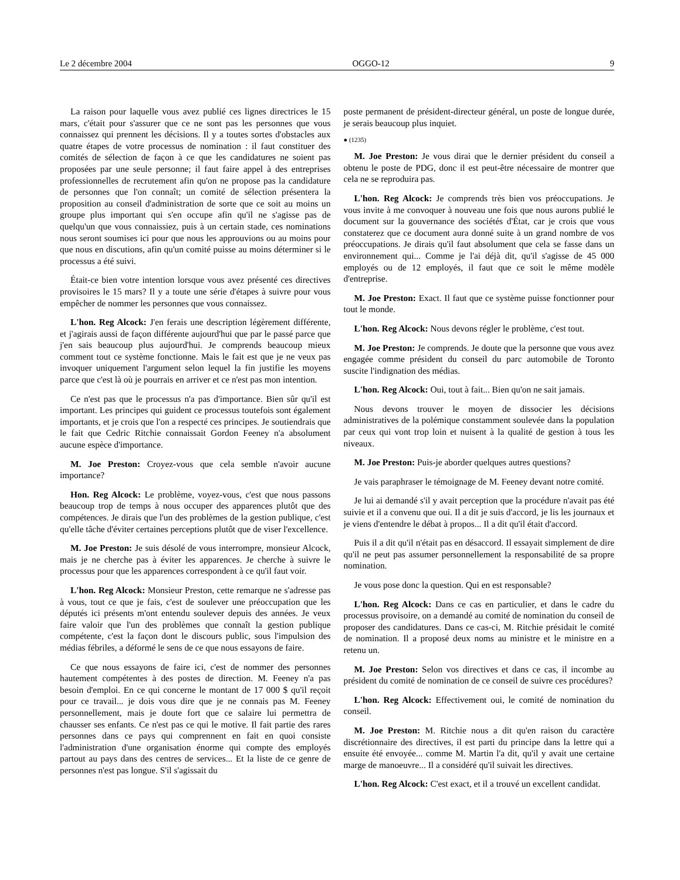Le 2 décembre 2004 OGGO-12 9
La raison pour laquelle vous avez publié ces lignes directrices le 15 mars, c'était pour s'assurer que ce ne sont pas les personnes que vous connaissez qui prennent les décisions. Il y a toutes sortes d'obstacles aux quatre étapes de votre processus de nomination : il faut constituer des comités de sélection de façon à ce que les candidatures ne soient pas proposées par une seule personne; il faut faire appel à des entreprises professionnelles de recrutement afin qu'on ne propose pas la candidature de personnes que l'on connaît; un comité de sélection présentera la proposition au conseil d'administration de sorte que ce soit au moins un groupe plus important qui s'en occupe afin qu'il ne s'agisse pas de quelqu'un que vous connaissiez, puis à un certain stade, ces nominations nous seront soumises ici pour que nous les approuvions ou au moins pour que nous en discutions, afin qu'un comité puisse au moins déterminer si le processus a été suivi.
Était-ce bien votre intention lorsque vous avez présenté ces directives provisoires le 15 mars? Il y a toute une série d'étapes à suivre pour vous empêcher de nommer les personnes que vous connaissez.
L'hon. Reg Alcock: J'en ferais une description légèrement différente, et j'agirais aussi de façon différente aujourd'hui que par le passé parce que j'en sais beaucoup plus aujourd'hui. Je comprends beaucoup mieux comment tout ce système fonctionne. Mais le fait est que je ne veux pas invoquer uniquement l'argument selon lequel la fin justifie les moyens parce que c'est là où je pourrais en arriver et ce n'est pas mon intention.
Ce n'est pas que le processus n'a pas d'importance. Bien sûr qu'il est important. Les principes qui guident ce processus toutefois sont également importants, et je crois que l'on a respecté ces principes. Je soutiendrais que le fait que Cedric Ritchie connaissait Gordon Feeney n'a absolument aucune espèce d'importance.
M. Joe Preston: Croyez-vous que cela semble n'avoir aucune importance?
Hon. Reg Alcock: Le problème, voyez-vous, c'est que nous passons beaucoup trop de temps à nous occuper des apparences plutôt que des compétences. Je dirais que l'un des problèmes de la gestion publique, c'est qu'elle tâche d'éviter certaines perceptions plutôt que de viser l'excellence.
M. Joe Preston: Je suis désolé de vous interrompre, monsieur Alcock, mais je ne cherche pas à éviter les apparences. Je cherche à suivre le processus pour que les apparences correspondent à ce qu'il faut voir.
L'hon. Reg Alcock: Monsieur Preston, cette remarque ne s'adresse pas à vous, tout ce que je fais, c'est de soulever une préoccupation que les députés ici présents m'ont entendu soulever depuis des années. Je veux faire valoir que l'un des problèmes que connaît la gestion publique compétente, c'est la façon dont le discours public, sous l'impulsion des médias fébriles, a déformé le sens de ce que nous essayons de faire.
Ce que nous essayons de faire ici, c'est de nommer des personnes hautement compétentes à des postes de direction. M. Feeney n'a pas besoin d'emploi. En ce qui concerne le montant de 17 000 $ qu'il reçoit pour ce travail... je dois vous dire que je ne connais pas M. Feeney personnellement, mais je doute fort que ce salaire lui permettra de chausser ses enfants. Ce n'est pas ce qui le motive. Il fait partie des rares personnes dans ce pays qui comprennent en fait en quoi consiste l'administration d'une organisation énorme qui compte des employés partout au pays dans des centres de services... Et la liste de ce genre de personnes n'est pas longue. S'il s'agissait du
poste permanent de président-directeur général, un poste de longue durée, je serais beaucoup plus inquiet.
● (1235)
M. Joe Preston: Je vous dirai que le dernier président du conseil a obtenu le poste de PDG, donc il est peut-être nécessaire de montrer que cela ne se reproduira pas.
L'hon. Reg Alcock: Je comprends très bien vos préoccupations. Je vous invite à me convoquer à nouveau une fois que nous aurons publié le document sur la gouvernance des sociétés d'État, car je crois que vous constaterez que ce document aura donné suite à un grand nombre de vos préoccupations. Je dirais qu'il faut absolument que cela se fasse dans un environnement qui... Comme je l'ai déjà dit, qu'il s'agisse de 45 000 employés ou de 12 employés, il faut que ce soit le même modèle d'entreprise.
M. Joe Preston: Exact. Il faut que ce système puisse fonctionner pour tout le monde.
L'hon. Reg Alcock: Nous devons régler le problème, c'est tout.
M. Joe Preston: Je comprends. Je doute que la personne que vous avez engagée comme président du conseil du parc automobile de Toronto suscite l'indignation des médias.
L'hon. Reg Alcock: Oui, tout à fait... Bien qu'on ne sait jamais.
Nous devons trouver le moyen de dissocier les décisions administratives de la polémique constamment soulevée dans la population par ceux qui vont trop loin et nuisent à la qualité de gestion à tous les niveaux.
M. Joe Preston: Puis-je aborder quelques autres questions?
Je vais paraphraser le témoignage de M. Feeney devant notre comité.
Je lui ai demandé s'il y avait perception que la procédure n'avait pas été suivie et il a convenu que oui. Il a dit je suis d'accord, je lis les journaux et je viens d'entendre le débat à propos... Il a dit qu'il était d'accord.
Puis il a dit qu'il n'était pas en désaccord. Il essayait simplement de dire qu'il ne peut pas assumer personnellement la responsabilité de sa propre nomination.
Je vous pose donc la question. Qui en est responsable?
L'hon. Reg Alcock: Dans ce cas en particulier, et dans le cadre du processus provisoire, on a demandé au comité de nomination du conseil de proposer des candidatures. Dans ce cas-ci, M. Ritchie présidait le comité de nomination. Il a proposé deux noms au ministre et le ministre en a retenu un.
M. Joe Preston: Selon vos directives et dans ce cas, il incombe au président du comité de nomination de ce conseil de suivre ces procédures?
L'hon. Reg Alcock: Effectivement oui, le comité de nomination du conseil.
M. Joe Preston: M. Ritchie nous a dit qu'en raison du caractère discrétionnaire des directives, il est parti du principe dans la lettre qui a ensuite été envoyée... comme M. Martin l'a dit, qu'il y avait une certaine marge de manoeuvre... Il a considéré qu'il suivait les directives.
L'hon. Reg Alcock: C'est exact, et il a trouvé un excellent candidat.